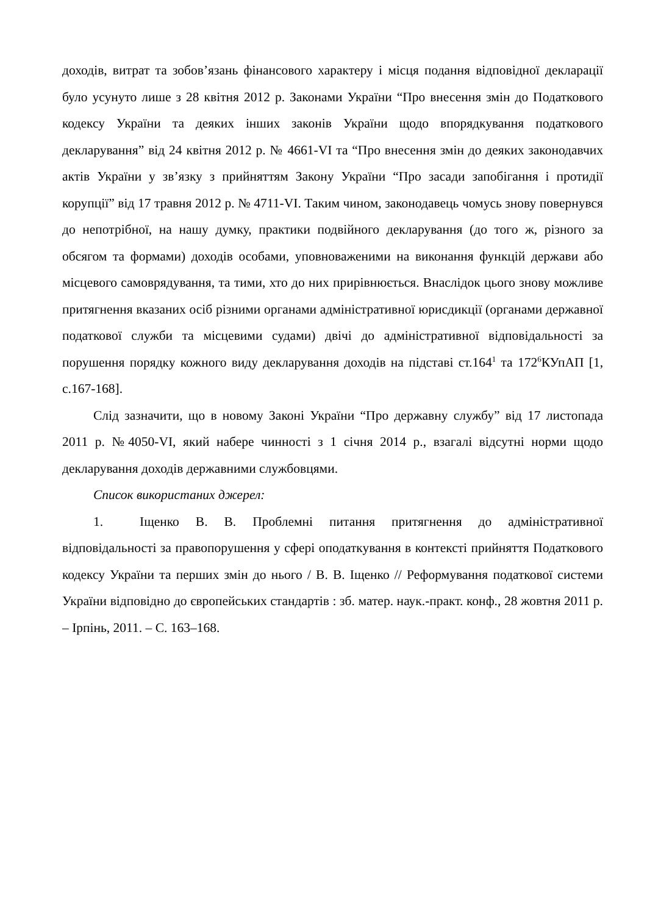доходів, витрат та зобов’язань фінансового характеру і місця подання відповідної декларації було усунуто лише з 28 квітня 2012 р. Законами України “Про внесення змін до Податкового кодексу України та деяких інших законів України щодо впорядкування податкового декларування” від 24 квітня 2012 р. № 4661-VI та “Про внесення змін до деяких законодавчих актів України у зв’язку з прийняттям Закону України “Про засади запобігання і протидії корупції” від 17 травня 2012 р. № 4711-VI. Таким чином, законодавець чомусь знову повернувся до непотрібної, на нашу думку, практики подвійного декларування (до того ж, різного за обсягом та формами) доходів особами, уповноваженими на виконання функцій держави або місцевого самоврядування, та тими, хто до них прирівнюється. Внаслідок цього знову можливе притягнення вказаних осіб різними органами адміністративної юрисдикції (органами державної податкової служби та місцевими судами) двічі до адміністративної відповідальності за порушення порядку кожного виду декларування доходів на підставі ст.164<sup>1</sup> та 172<sup>6</sup>КУпАП [1, с.167-168].
Слід зазначити, що в новому Законі України “Про державну службу” від 17 листопада 2011 р. №4050-VI, який набере чинності з 1 січня 2014 р., взагалі відсутні норми щодо декларування доходів державними службовцями.
Список використаних джерел:
1. Іщенко В. В. Проблемні питання притягнення до адміністративної відповідальності за правопорушення у сфері оподаткування в контексті прийняття Податкового кодексу України та перших змін до нього / В. В. Іщенко // Реформування податкової системи України відповідно до європейських стандартів : зб. матер. наук.-практ. конф., 28 жовтня 2011 р. – Ірпінь, 2011. – С. 163–168.